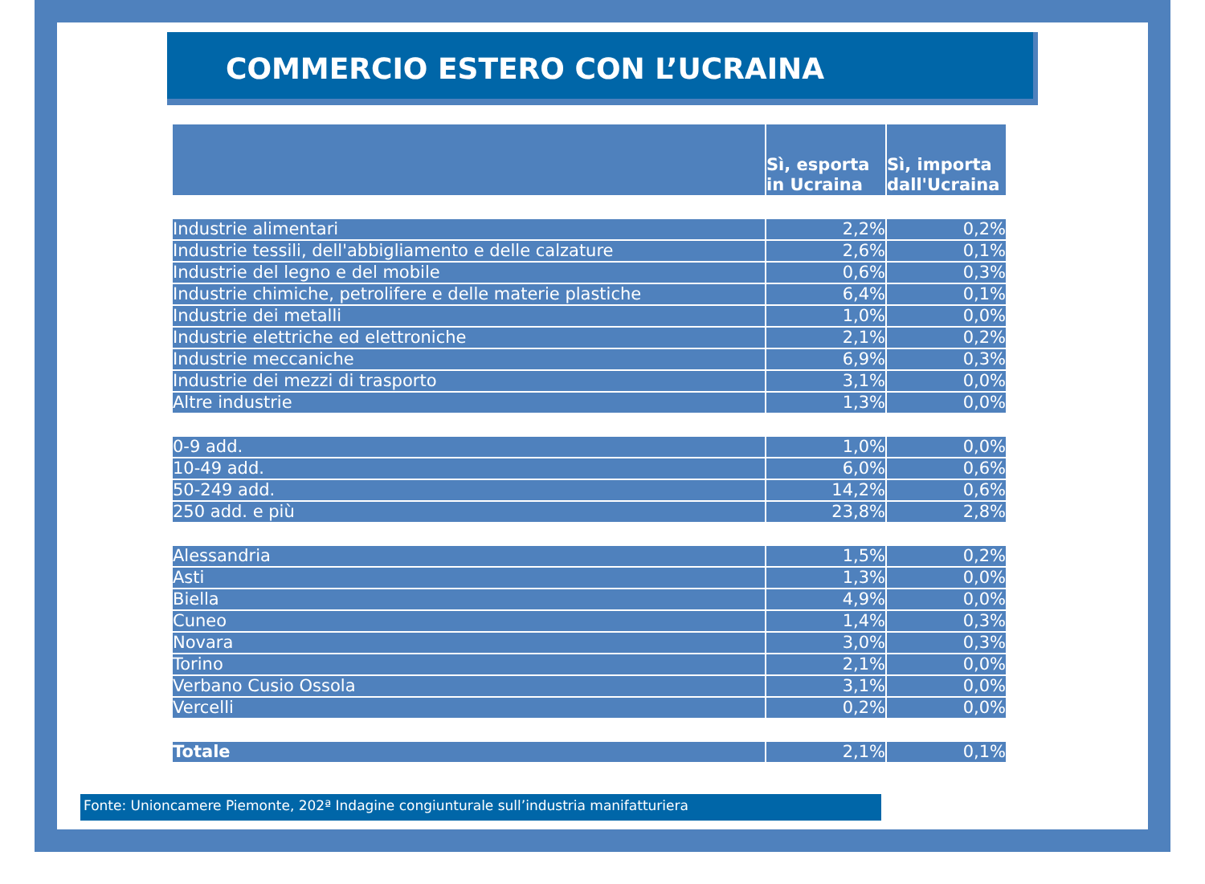COMMERCIO ESTERO CON L’UCRAINA
| | Sì, esporta in Ucraina | Sì, importa dall'Ucraina |
| --- | --- | --- |
| Industrie alimentari | 2,2% | 0,2% |
| Industrie tessili, dell'abbigliamento e delle calzature | 2,6% | 0,1% |
| Industrie del legno e del mobile | 0,6% | 0,3% |
| Industrie chimiche, petrolifere e delle materie plastiche | 6,4% | 0,1% |
| Industrie dei metalli | 1,0% | 0,0% |
| Industrie elettriche ed elettroniche | 2,1% | 0,2% |
| Industrie meccaniche | 6,9% | 0,3% |
| Industrie dei mezzi di trasporto | 3,1% | 0,0% |
| Altre industrie | 1,3% | 0,0% |
| 0-9 add. | 1,0% | 0,0% |
| 10-49 add. | 6,0% | 0,6% |
| 50-249 add. | 14,2% | 0,6% |
| 250 add. e più | 23,8% | 2,8% |
| Alessandria | 1,5% | 0,2% |
| Asti | 1,3% | 0,0% |
| Biella | 4,9% | 0,0% |
| Cuneo | 1,4% | 0,3% |
| Novara | 3,0% | 0,3% |
| Torino | 2,1% | 0,0% |
| Verbano Cusio Ossola | 3,1% | 0,0% |
| Vercelli | 0,2% | 0,0% |
| Totale | 2,1% | 0,1% |
Fonte: Unioncamere Piemonte, 202ª Indagine congiunturale sull’industria manifatturiera